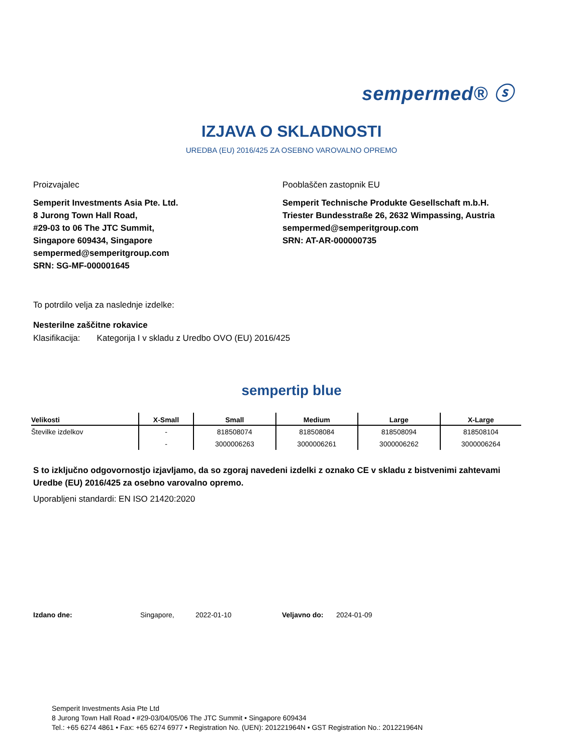sempermed® ⓢ
IZJAVA O SKLADNOSTI
UREDBA (EU) 2016/425 ZA OSEBNO VAROVALNO OPREMO
Proizvajalec
Semperit Investments Asia Pte. Ltd.
8 Jurong Town Hall Road,
#29-03 to 06 The JTC Summit,
Singapore 609434, Singapore
sempermed@semperitgroup.com
SRN: SG-MF-000001645
Pooblaščen zastopnik EU
Semperit Technische Produkte Gesellschaft m.b.H.
Triester Bundesstraße 26, 2632 Wimpassing, Austria
sempermed@semperitgroup.com
SRN: AT-AR-000000735
To potrdilo velja za naslednje izdelke:
Nesterilne zaščitne rokavice
Klasifikacija: Kategorija I v skladu z Uredbo OVO (EU) 2016/425
sempertip blue
| Velikosti | X-Small | Small | Medium | Large | X-Large |
| --- | --- | --- | --- | --- | --- |
| Številke izdelkov | - | 818508074 | 818508084 | 818508094 | 818508104 |
| | - | 3000006263 | 3000006261 | 3000006262 | 3000006264 |
S to izključno odgovornostjo izjavljamo, da so zgoraj navedeni izdelki z oznako CE v skladu z bistvenimi zahtevami Uredbe (EU) 2016/425 za osebno varovalno opremo.
Uporabljeni standardi: EN ISO 21420:2020
Izdano dne: Singapore, 2022-01-10 Veljavno do: 2024-01-09
Semperit Investments Asia Pte Ltd
8 Jurong Town Hall Road • #29-03/04/05/06 The JTC Summit • Singapore 609434
Tel.: +65 6274 4861 • Fax: +65 6274 6977 • Registration No. (UEN): 201221964N • GST Registration No.: 201221964N